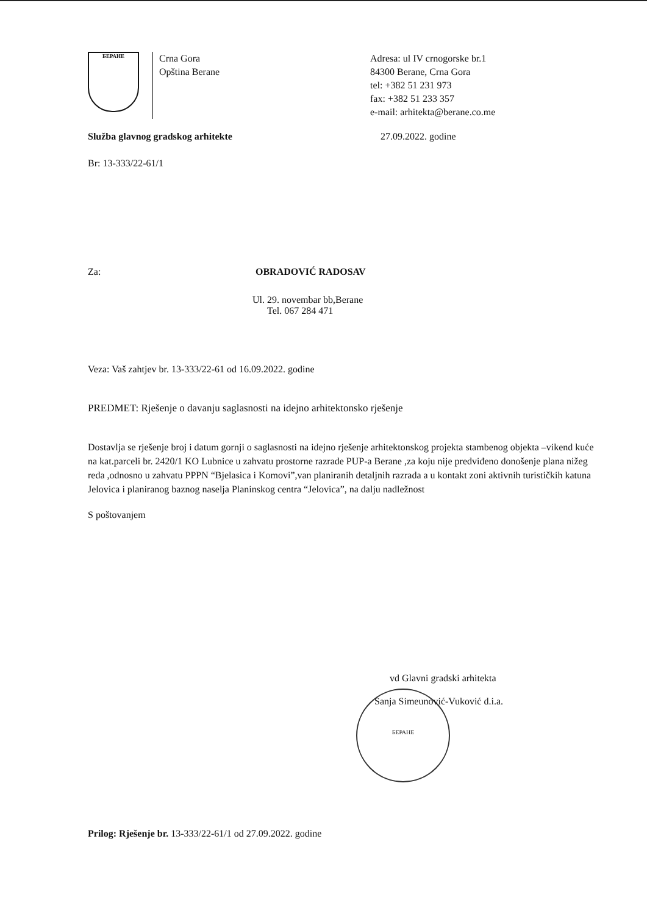БЕРАНЕ
Crna Gora
Opština Berane
Adresa: ul IV crnogorske br.1
84300 Berane, Crna Gora
tel: +382 51 231 973
fax: +382 51 233 357
e-mail: arhitekta@berane.co.me
Služba glavnog gradskog arhitekte 27.09.2022. godine
Br: 13-333/22-61/1
Za: OBRADOVIĆ RADOSAV
Ul. 29. novembar bb,Berane
Tel. 067 284 471
Veza: Vaš zahtjev br. 13-333/22-61 od 16.09.2022. godine
PREDMET: Rješenje o davanju saglasnosti na idejno arhitektonsko rješenje
Dostavlja se rješenje broj i datum gornji o saglasnosti na idejno rješenje arhitektonskog projekta stambenog objekta –vikend kuće na kat.parceli br. 2420/1 KO Lubnice u zahvatu prostorne razrade PUP-a Berane ,za koju nije predviđeno donošenje plana nižeg reda ,odnosno u zahvatu PPPN “Bjelasica i Komovi”,van planiranih detaljnih razrada a u kontakt zoni aktivnih turističkih katuna Jelovica i planiranog baznog naselja Planinskog centra “Jelovica”, na dalju nadležnost
S poštovanjem
vd Glavni gradski arhitekta
Sanja Simeunović-Vuković d.i.a.
БЕРАНЕ
Prilog: Rješenje br. 13-333/22-61/1 od 27.09.2022. godine